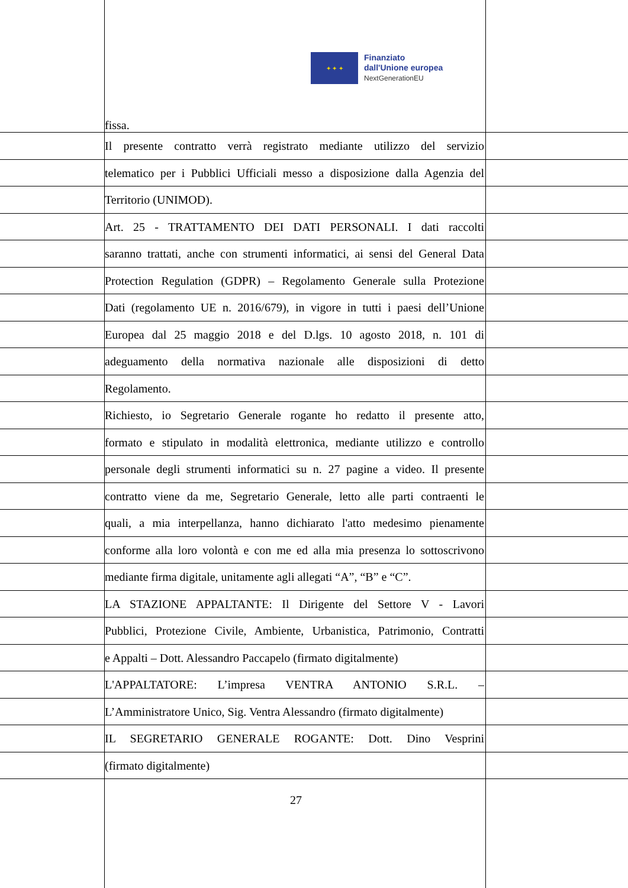✦ ✦ ✦
Finanziato
dall'Unione europea
NextGenerationEU
fissa.
Il presente contratto verrà registrato mediante utilizzo del servizio
telematico per i Pubblici Ufficiali messo a disposizione dalla Agenzia del
Territorio (UNIMOD).
Art. 25 - TRATTAMENTO DEI DATI PERSONALI. I dati raccolti
saranno trattati, anche con strumenti informatici, ai sensi del General Data
Protection Regulation (GDPR) – Regolamento Generale sulla Protezione
Dati (regolamento UE n. 2016/679), in vigore in tutti i paesi dell’Unione
Europea dal 25 maggio 2018 e del D.lgs. 10 agosto 2018, n. 101 di
adeguamento della normativa nazionale alle disposizioni di detto
Regolamento.
Richiesto, io Segretario Generale rogante ho redatto il presente atto,
formato e stipulato in modalità elettronica, mediante utilizzo e controllo
personale degli strumenti informatici su n. 27 pagine a video. Il presente
contratto viene da me, Segretario Generale, letto alle parti contraenti le
quali, a mia interpellanza, hanno dichiarato l'atto medesimo pienamente
conforme alla loro volontà e con me ed alla mia presenza lo sottoscrivono
mediante firma digitale, unitamente agli allegati “A”, “B” e “C”.
LA STAZIONE APPALTANTE: Il Dirigente del Settore V - Lavori
Pubblici, Protezione Civile, Ambiente, Urbanistica, Patrimonio, Contratti
e Appalti – Dott. Alessandro Paccapelo (firmato digitalmente)
L'APPALTATORE: L’impresa VENTRA ANTONIO S.R.L. –
L’Amministratore Unico, Sig. Ventra Alessandro (firmato digitalmente)
IL SEGRETARIO GENERALE ROGANTE: Dott. Dino Vesprini
(firmato digitalmente)
27